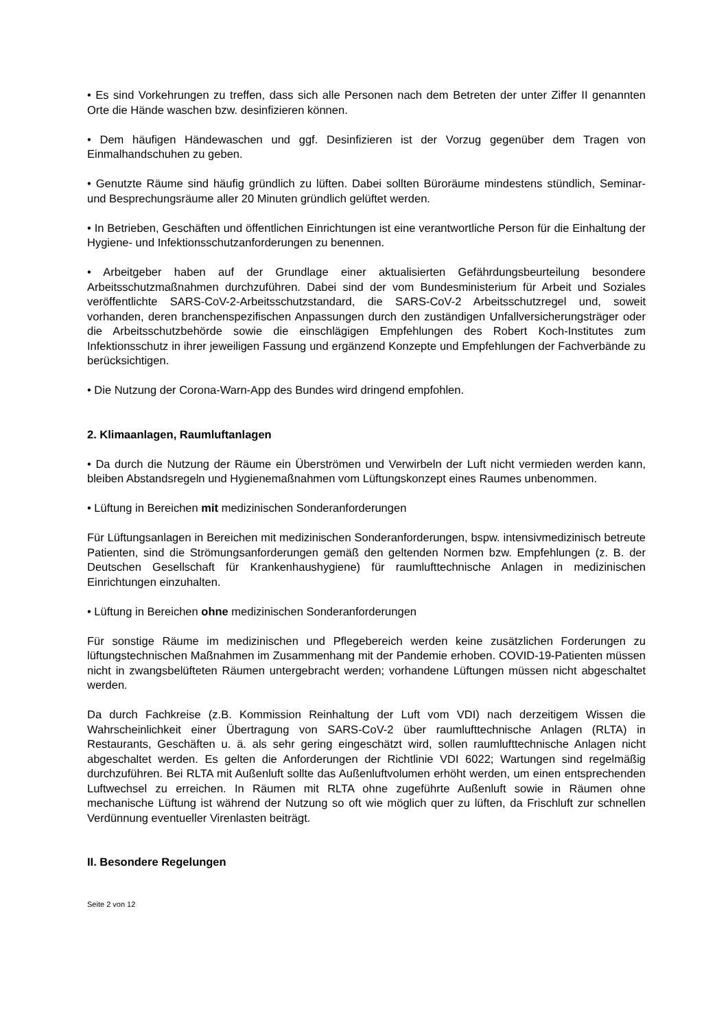• Es sind Vorkehrungen zu treffen, dass sich alle Personen nach dem Betreten der unter Ziffer II genannten Orte die Hände waschen bzw. desinfizieren können.
• Dem häufigen Händewaschen und ggf. Desinfizieren ist der Vorzug gegenüber dem Tragen von Einmalhandschuhen zu geben.
• Genutzte Räume sind häufig gründlich zu lüften. Dabei sollten Büroräume mindestens stündlich, Seminar- und Besprechungsräume aller 20 Minuten gründlich gelüftet werden.
• In Betrieben, Geschäften und öffentlichen Einrichtungen ist eine verantwortliche Person für die Einhaltung der Hygiene- und Infektionsschutzanforderungen zu benennen.
• Arbeitgeber haben auf der Grundlage einer aktualisierten Gefährdungsbeurteilung besondere Arbeitsschutzmaßnahmen durchzuführen. Dabei sind der vom Bundesministerium für Arbeit und Soziales veröffentlichte SARS-CoV-2-Arbeitsschutzstandard, die SARS-CoV-2 Arbeitsschutzregel und, soweit vorhanden, deren branchenspezifischen Anpassungen durch den zuständigen Unfallversicherungsträger oder die Arbeitsschutzbehörde sowie die einschlägigen Empfehlungen des Robert Koch-Institutes zum Infektionsschutz in ihrer jeweiligen Fassung und ergänzend Konzepte und Empfehlungen der Fachverbände zu berücksichtigen.
• Die Nutzung der Corona-Warn-App des Bundes wird dringend empfohlen.
2. Klimaanlagen, Raumluftanlagen
• Da durch die Nutzung der Räume ein Überströmen und Verwirbeln der Luft nicht vermieden werden kann, bleiben Abstandsregeln und Hygienemaßnahmen vom Lüftungskonzept eines Raumes unbenommen.
• Lüftung in Bereichen mit medizinischen Sonderanforderungen
Für Lüftungsanlagen in Bereichen mit medizinischen Sonderanforderungen, bspw. intensivmedizinisch betreute Patienten, sind die Strömungsanforderungen gemäß den geltenden Normen bzw. Empfehlungen (z. B. der Deutschen Gesellschaft für Krankenhaushygiene) für raumlufttechnische Anlagen in medizinischen Einrichtungen einzuhalten.
• Lüftung in Bereichen ohne medizinischen Sonderanforderungen
Für sonstige Räume im medizinischen und Pflegebereich werden keine zusätzlichen Forderungen zu lüftungstechnischen Maßnahmen im Zusammenhang mit der Pandemie erhoben. COVID-19-Patienten müssen nicht in zwangsbelüfteten Räumen untergebracht werden; vorhandene Lüftungen müssen nicht abgeschaltet werden.
Da durch Fachkreise (z.B. Kommission Reinhaltung der Luft vom VDI) nach derzeitigem Wissen die Wahrscheinlichkeit einer Übertragung von SARS-CoV-2 über raumlufttechnische Anlagen (RLTA) in Restaurants, Geschäften u. ä. als sehr gering eingeschätzt wird, sollen raumlufttechnische Anlagen nicht abgeschaltet werden. Es gelten die Anforderungen der Richtlinie VDI 6022; Wartungen sind regelmäßig durchzuführen. Bei RLTA mit Außenluft sollte das Außenluftvolumen erhöht werden, um einen entsprechenden Luftwechsel zu erreichen. In Räumen mit RLTA ohne zugeführte Außenluft sowie in Räumen ohne mechanische Lüftung ist während der Nutzung so oft wie möglich quer zu lüften, da Frischluft zur schnellen Verdünnung eventueller Virenlasten beiträgt.
II. Besondere Regelungen
Seite 2 von 12